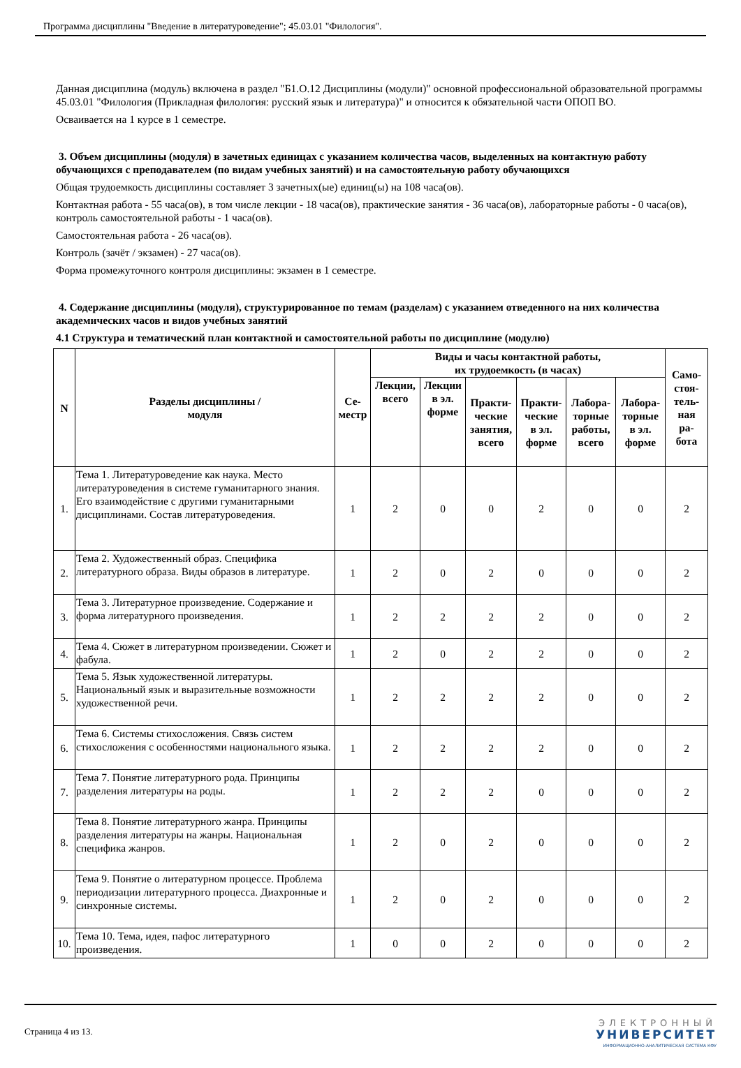Программа дисциплины "Введение в литературоведение"; 45.03.01 "Филология".
Данная дисциплина (модуль) включена в раздел "Б1.О.12 Дисциплины (модули)" основной профессиональной образовательной программы 45.03.01 "Филология (Прикладная филология: русский язык и литература)" и относится к обязательной части ОПОП ВО.
Осваивается на 1 курсе в 1 семестре.
3. Объем дисциплины (модуля) в зачетных единицах с указанием количества часов, выделенных на контактную работу обучающихся с преподавателем (по видам учебных занятий) и на самостоятельную работу обучающихся
Общая трудоемкость дисциплины составляет 3 зачетных(ые) единиц(ы) на 108 часа(ов).
Контактная работа - 55 часа(ов), в том числе лекции - 18 часа(ов), практические занятия - 36 часа(ов), лабораторные работы - 0 часа(ов), контроль самостоятельной работы - 1 часа(ов).
Самостоятельная работа - 26 часа(ов).
Контроль (зачёт / экзамен) - 27 часа(ов).
Форма промежуточного контроля дисциплины: экзамен в 1 семестре.
4. Содержание дисциплины (модуля), структурированное по темам (разделам) с указанием отведенного на них количества академических часов и видов учебных занятий
4.1 Структура и тематический план контактной и самостоятельной работы по дисциплине (модулю)
| N | Разделы дисциплины / модуля | Се- местр | Виды и часы контактной работы, их трудоемкость (в часах) | | | | | | Само- стоя- тель- ная ра- бота |
| --- | --- | --- | --- | --- | --- | --- | --- | --- | --- |
| | | | Лекции, всего | Лекции в эл. форме | Практи- ческие занятия, всего | Практи- ческие в эл. форме | Лабора- торные работы, всего | Лабора- торные в эл. форме | |
| 1. | Тема 1. Литературоведение как наука. Место литературоведения в системе гуманитарного знания. Его взаимодействие с другими гуманитарными дисциплинами. Состав литературоведения. | 1 | 2 | 0 | 0 | 2 | 0 | 0 | 2 |
| 2. | Тема 2. Художественный образ. Специфика литературного образа. Виды образов в литературе. | 1 | 2 | 0 | 2 | 0 | 0 | 0 | 2 |
| 3. | Тема 3. Литературное произведение. Содержание и форма литературного произведения. | 1 | 2 | 2 | 2 | 2 | 0 | 0 | 2 |
| 4. | Тема 4. Сюжет в литературном произведении. Сюжет и фабула. | 1 | 2 | 0 | 2 | 2 | 0 | 0 | 2 |
| 5. | Тема 5. Язык художественной литературы. Национальный язык и выразительные возможности художественной речи. | 1 | 2 | 2 | 2 | 2 | 0 | 0 | 2 |
| 6. | Тема 6. Системы стихосложения. Связь систем стихосложения с особенностями национального языка. | 1 | 2 | 2 | 2 | 2 | 0 | 0 | 2 |
| 7. | Тема 7. Понятие литературного рода. Принципы разделения литературы на роды. | 1 | 2 | 2 | 2 | 0 | 0 | 0 | 2 |
| 8. | Тема 8. Понятие литературного жанра. Принципы разделения литературы на жанры. Национальная специфика жанров. | 1 | 2 | 0 | 2 | 0 | 0 | 0 | 2 |
| 9. | Тема 9. Понятие о литературном процессе. Проблема периодизации литературного процесса. Диахронные и синхронные системы. | 1 | 2 | 0 | 2 | 0 | 0 | 0 | 2 |
| 10. | Тема 10. Тема, идея, пафос литературного произведения. | 1 | 0 | 0 | 2 | 0 | 0 | 0 | 2 |
Страница 4 из 13.
ЭЛЕКТРОННЫЙ
УНИВЕРСИТЕТ
ИНФОРМАЦИОННО-АНАЛИТИЧЕСКАЯ СИСТЕМА КФУ